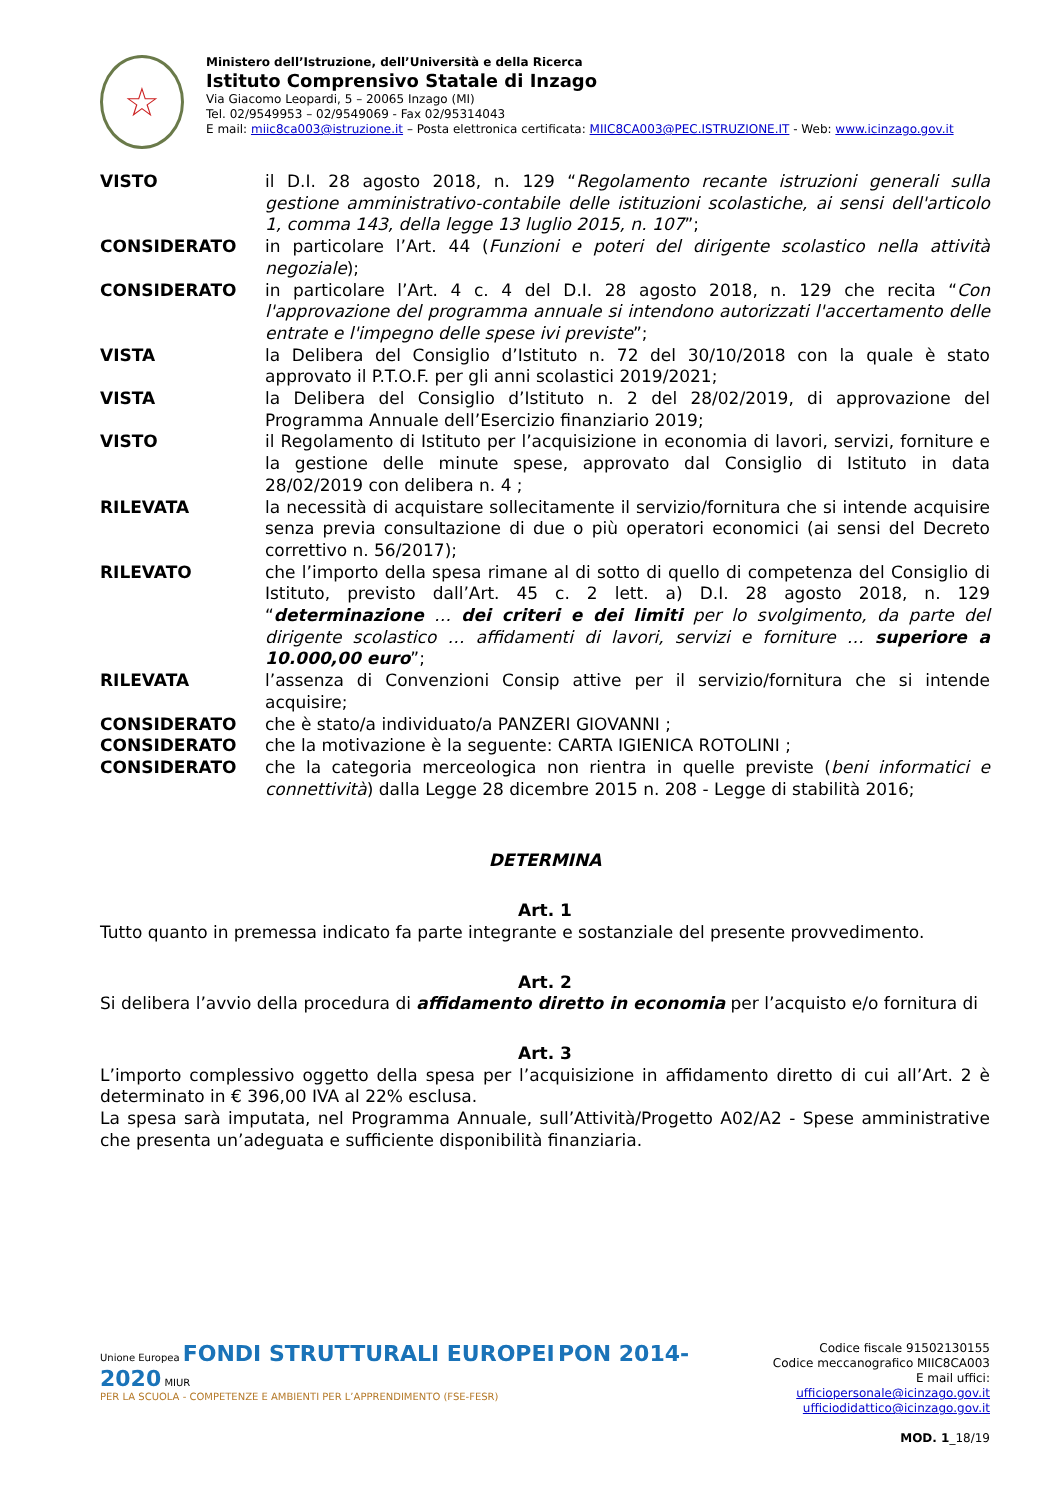☆
Ministero dell’Istruzione, dell’Università e della Ricerca
Istituto Comprensivo Statale di Inzago
Via Giacomo Leopardi, 5 – 20065 Inzago (MI)
Tel. 02/9549953 – 02/9549069 - Fax 02/95314043
E mail: miic8ca003@istruzione.it – Posta elettronica certificata: MIIC8CA003@PEC.ISTRUZIONE.IT - Web: www.icinzago.gov.it
VISTO il D.I. 28 agosto 2018, n. 129 “Regolamento recante istruzioni generali sulla gestione amministrativo-contabile delle istituzioni scolastiche, ai sensi dell'articolo 1, comma 143, della legge 13 luglio 2015, n. 107”;
CONSIDERATO in particolare l’Art. 44 (Funzioni e poteri del dirigente scolastico nella attività negoziale);
CONSIDERATO in particolare l’Art. 4 c. 4 del D.I. 28 agosto 2018, n. 129 che recita “Con l'approvazione del programma annuale si intendono autorizzati l'accertamento delle entrate e l'impegno delle spese ivi previste”;
VISTA la Delibera del Consiglio d’Istituto n. 72 del 30/10/2018 con la quale è stato approvato il P.T.O.F. per gli anni scolastici 2019/2021;
VISTA la Delibera del Consiglio d’Istituto n. 2 del 28/02/2019, di approvazione del Programma Annuale dell’Esercizio finanziario 2019;
VISTO il Regolamento di Istituto per l’acquisizione in economia di lavori, servizi, forniture e la gestione delle minute spese, approvato dal Consiglio di Istituto in data 28/02/2019 con delibera n. 4 ;
RILEVATA la necessità di acquistare sollecitamente il servizio/fornitura che si intende acquisire senza previa consultazione di due o più operatori economici (ai sensi del Decreto correttivo n. 56/2017);
RILEVATO che l’importo della spesa rimane al di sotto di quello di competenza del Consiglio di Istituto, previsto dall’Art. 45 c. 2 lett. a) D.I. 28 agosto 2018, n. 129 “determinazione … dei criteri e dei limiti per lo svolgimento, da parte del dirigente scolastico … affidamenti di lavori, servizi e forniture … superiore a 10.000,00 euro”;
RILEVATA l’assenza di Convenzioni Consip attive per il servizio/fornitura che si intende acquisire;
CONSIDERATO che è stato/a individuato/a PANZERI GIOVANNI ;
CONSIDERATO che la motivazione è la seguente: CARTA IGIENICA ROTOLINI ;
CONSIDERATO che la categoria merceologica non rientra in quelle previste (beni informatici e connettività) dalla Legge 28 dicembre 2015 n. 208 - Legge di stabilità 2016;
DETERMINA
Art. 1
Tutto quanto in premessa indicato fa parte integrante e sostanziale del presente provvedimento.
Art. 2
Si delibera l’avvio della procedura di affidamento diretto in economia per l’acquisto e/o fornitura di
Art. 3
L’importo complessivo oggetto della spesa per l’acquisizione in affidamento diretto di cui all’Art. 2 è determinato in € 396,00 IVA al 22% esclusa.
La spesa sarà imputata, nel Programma Annuale, sull’Attività/Progetto A02/A2 - Spese amministrative che presenta un’adeguata e sufficiente disponibilità finanziaria.
Unione Europea FONDI STRUTTURALI EUROPEI PON 2014-2020 MIUR
PER LA SCUOLA - COMPETENZE E AMBIENTI PER L’APPRENDIMENTO (FSE-FESR)
Codice fiscale 91502130155
Codice meccanografico MIIC8CA003
E mail uffici: ufficiopersonale@icinzago.gov.it
ufficiodidattico@icinzago.gov.it
MOD. 1_18/19